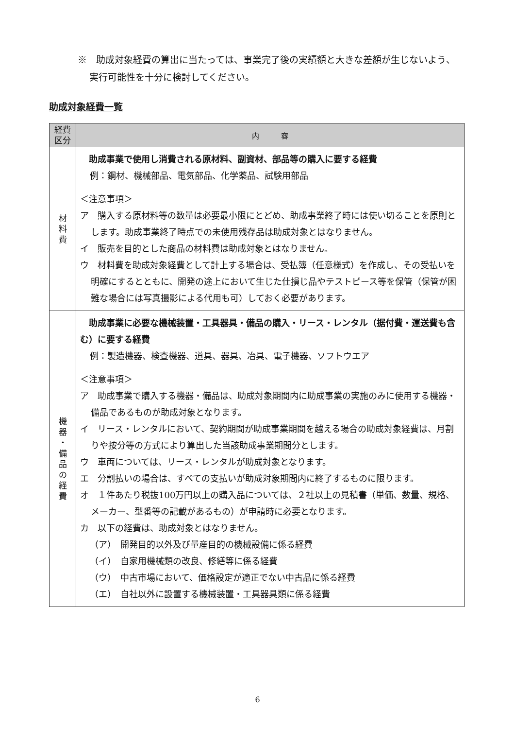※　助成対象経費の算出に当たっては、事業完了後の実績額と大きな差額が生じないよう、実行可能性を十分に検討してください。
助成対象経費一覧
| 経費 区分 | 内 容 |
| --- | --- |
| 材 料 費 | 助成事業で使用し消費される原材料、副資材、部品等の購入に要する経費 例：鋼材、機械部品、電気部品、化学薬品、試験用部品 ＜注意事項＞ ア 購入する原材料等の数量は必要最小限にとどめ、助成事業終了時には使い切ることを原則とします。助成事業終了時点での未使用残存品は助成対象とはなりません。 イ 販売を目的とした商品の材料費は助成対象とはなりません。 ウ 材料費を助成対象経費として計上する場合は、受払簿（任意様式）を作成し、その受払いを明確にするとともに、開発の途上において生じた仕損じ品やテストピース等を保管（保管が困難な場合には写真撮影による代用も可）しておく必要があります。 |
| 機 器 ・ 備 品 の 経 費 | 助成事業に必要な機械装置・工具器具・備品の購入・リース・レンタル（据付費・運送費も含む）に要する経費 例：製造機器、検査機器、道具、器具、冶具、電子機器、ソフトウエア ＜注意事項＞ ア 助成事業で購入する機器・備品は、助成対象期間内に助成事業の実施のみに使用する機器・備品であるものが助成対象となります。 イ リース・レンタルにおいて、契約期間が助成事業期間を越える場合の助成対象経費は、月割りや按分等の方式により算出した当該助成事業期間分とします。 ウ 車両については、リース・レンタルが助成対象となります。 エ 分割払いの場合は、すべての支払いが助成対象期間内に終了するものに限ります。 オ １件あたり税抜100万円以上の購入品については、２社以上の見積書（単価、数量、規格、メーカー、型番等の記載があるもの）が申請時に必要となります。 カ 以下の経費は、助成対象とはなりません。 （ア） 開発目的以外及び量産目的の機械設備に係る経費 （イ） 自家用機械類の改良、修繕等に係る経費 （ウ） 中古市場において、価格設定が適正でない中古品に係る経費 （エ） 自社以外に設置する機械装置・工具器具類に係る経費 |
6